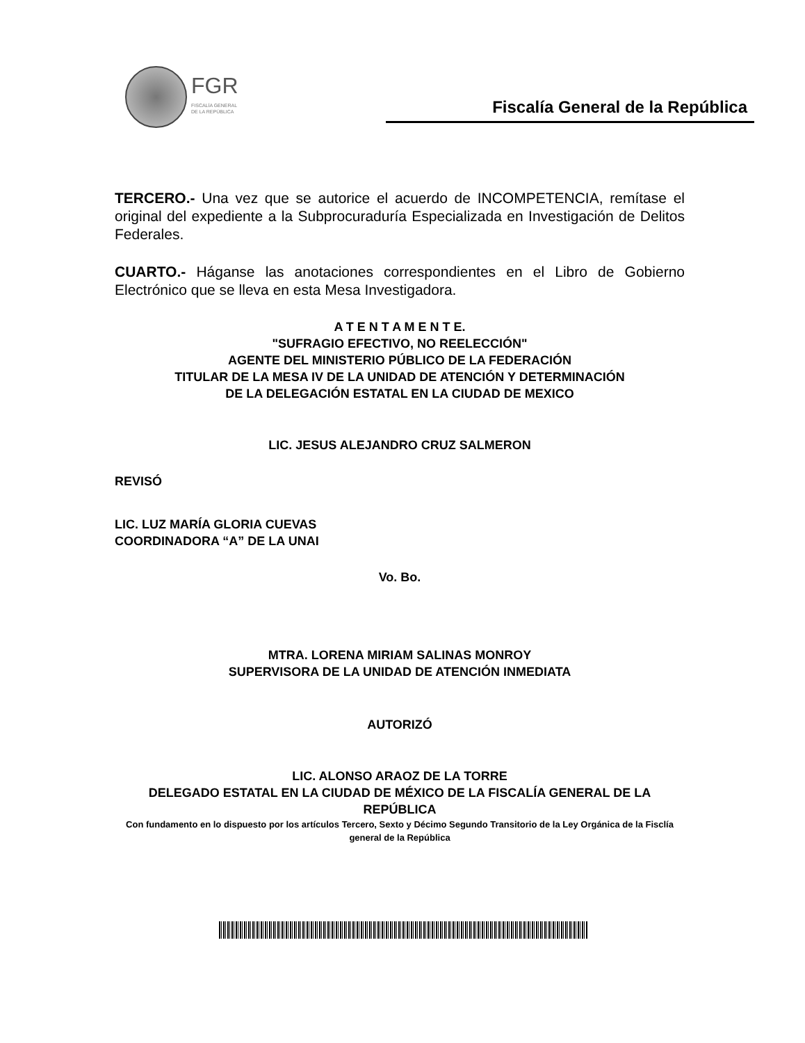FGR
FISCALÍA GENERAL
DE LA REPÚBLICA
Fiscalía General de la República
TERCERO.- Una vez que se autorice el acuerdo de INCOMPETENCIA, remítase el original del expediente a la Subprocuraduría Especializada en Investigación de Delitos Federales.
CUARTO.- Háganse las anotaciones correspondientes en el Libro de Gobierno Electrónico que se lleva en esta Mesa Investigadora.
A T E N T A M E N T E.
"SUFRAGIO EFECTIVO, NO REELECCIÓN"
AGENTE DEL MINISTERIO PÚBLICO DE LA FEDERACIÓN
TITULAR DE LA MESA IV DE LA UNIDAD DE ATENCIÓN Y DETERMINACIÓN
DE LA DELEGACIÓN ESTATAL EN LA CIUDAD DE MEXICO
LIC. JESUS ALEJANDRO CRUZ SALMERON
REVISÓ
LIC. LUZ MARÍA GLORIA CUEVAS
COORDINADORA “A” DE LA UNAI
Vo. Bo.
MTRA. LORENA MIRIAM SALINAS MONROY
SUPERVISORA DE LA UNIDAD DE ATENCIÓN INMEDIATA
AUTORIZÓ
LIC. ALONSO ARAOZ DE LA TORRE
DELEGADO ESTATAL EN LA CIUDAD DE MÉXICO DE LA FISCALÍA GENERAL DE LA REPÚBLICA
Con fundamento en lo dispuesto por los artículos Tercero, Sexto y Décimo Segundo Transitorio de la Ley Orgánica de la Fisclía general de la República